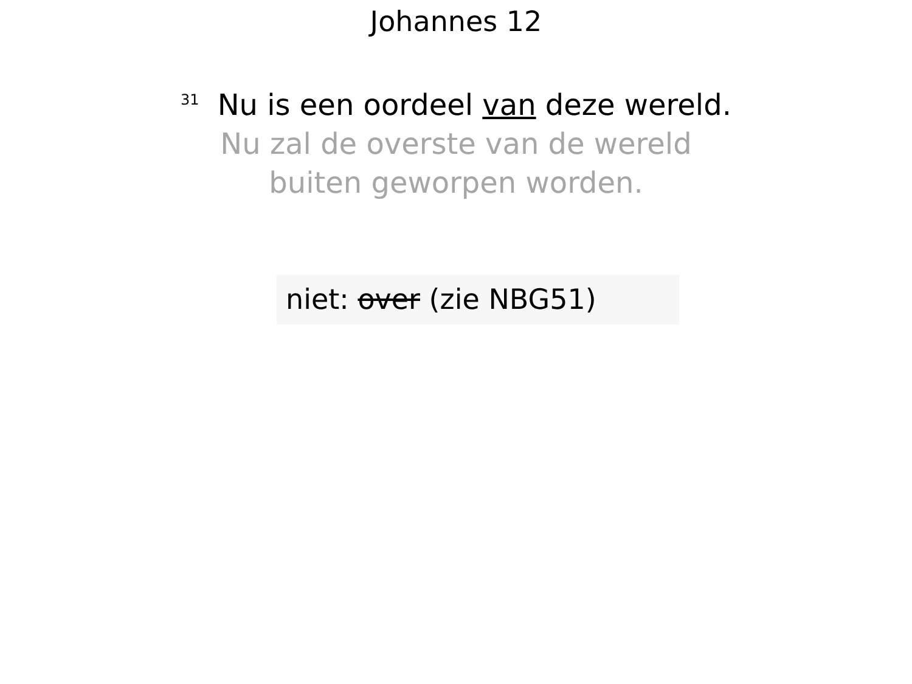Johannes 12
<sup>31</sup> Nu is een oordeel van deze wereld.
Nu zal de overste van de wereld
buiten geworpen worden.
niet: over (zie NBG51)